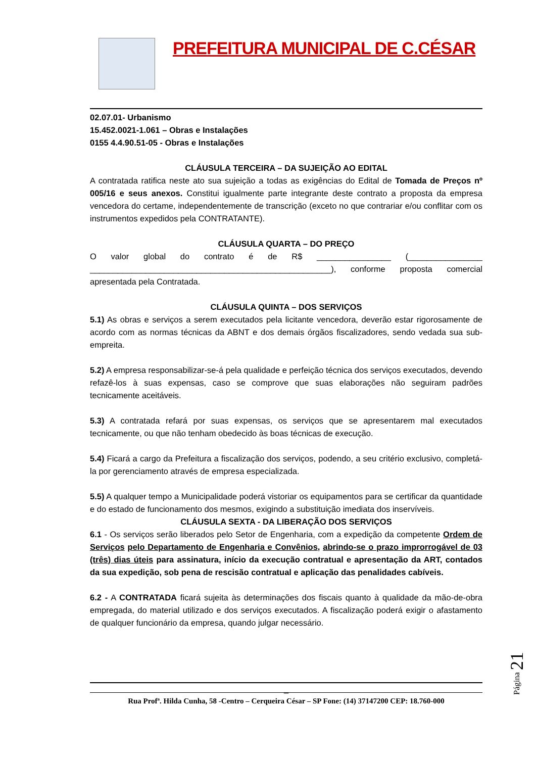PREFEITURA MUNICIPAL DE C.CÉSAR
02.07.01- Urbanismo
15.452.0021-1.061 – Obras e Instalações
0155 4.4.90.51-05 - Obras e Instalações
CLÁUSULA TERCEIRA – DA SUJEIÇÃO AO EDITAL
A contratada ratifica neste ato sua sujeição a todas as exigências do Edital de Tomada de Preços nº 005/16 e seus anexos. Constitui igualmente parte integrante deste contrato a proposta da empresa vencedora do certame, independentemente de transcrição (exceto no que contrariar e/ou conflitar com os instrumentos expedidos pela CONTRATANTE).
CLÁUSULA QUARTA – DO PREÇO
O valor global do contrato é de R$ ________________ (________________ ____________________________________________________), conforme proposta comercial apresentada pela Contratada.
CLÁUSULA QUINTA – DOS SERVIÇOS
5.1) As obras e serviços a serem executados pela licitante vencedora, deverão estar rigorosamente de acordo com as normas técnicas da ABNT e dos demais órgãos fiscalizadores, sendo vedada sua sub-empreita.
5.2) A empresa responsabilizar-se-á pela qualidade e perfeição técnica dos serviços executados, devendo refazê-los à suas expensas, caso se comprove que suas elaborações não seguiram padrões tecnicamente aceitáveis.
5.3) A contratada refará por suas expensas, os serviços que se apresentarem mal executados tecnicamente, ou que não tenham obedecido às boas técnicas de execução.
5.4) Ficará a cargo da Prefeitura a fiscalização dos serviços, podendo, a seu critério exclusivo, completá-la por gerenciamento através de empresa especializada.
5.5) A qualquer tempo a Municipalidade poderá vistoriar os equipamentos para se certificar da quantidade e do estado de funcionamento dos mesmos, exigindo a substituição imediata dos inservíveis.
CLÁUSULA SEXTA - DA LIBERAÇÃO DOS SERVIÇOS
6.1 - Os serviços serão liberados pelo Setor de Engenharia, com a expedição da competente Ordem de Serviços pelo Departamento de Engenharia e Convênios, abrindo-se o prazo improrrogável de 03 (três) dias úteis para assinatura, início da execução contratual e apresentação da ART, contados da sua expedição, sob pena de rescisão contratual e aplicação das penalidades cabíveis.
6.2 - A CONTRATADA ficará sujeita às determinações dos fiscais quanto à qualidade da mão-de-obra empregada, do material utilizado e dos serviços executados. A fiscalização poderá exigir o afastamento de qualquer funcionário da empresa, quando julgar necessário.
_
Rua Profª. Hilda Cunha, 58 -Centro – Cerqueira César – SP Fone: (14) 37147200 CEP: 18.760-000
Página 21